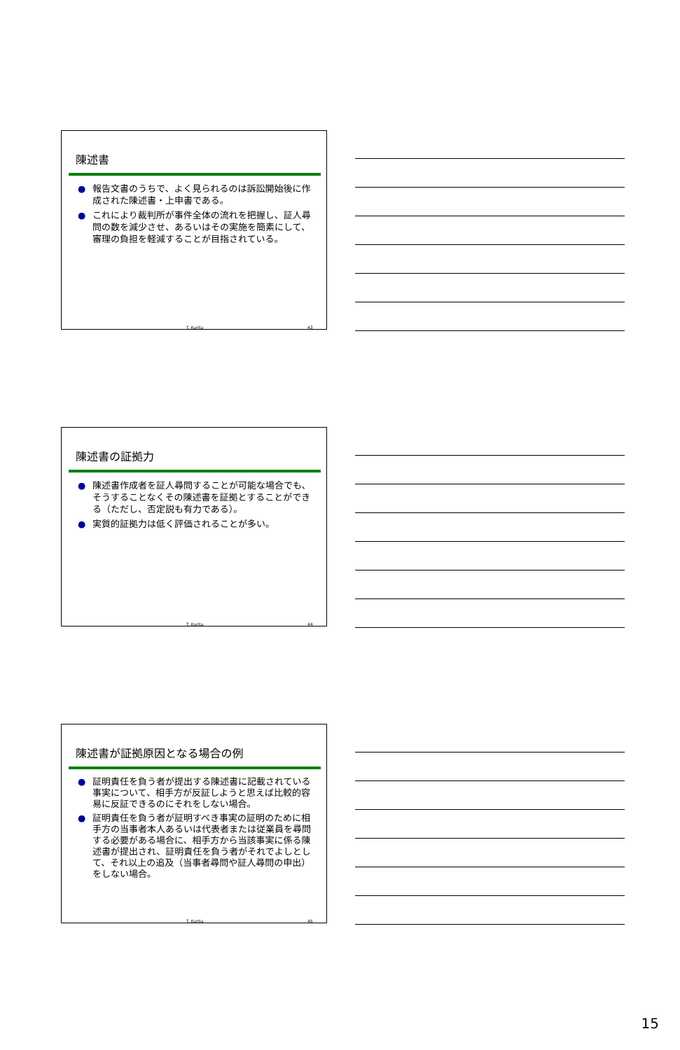陳述書
● 報告文書のうちで、よく見られるのは訴訟開始後に作成された陳述書・上申書である。
● これにより裁判所が事件全体の流れを把握し、証人尋問の数を減少させ、あるいはその実施を簡素にして、審理の負担を軽減することが目指されている。
T. Kurita 43
陳述書の証拠力
● 陳述書作成者を証人尋問することが可能な場合でも、そうすることなくその陳述書を証拠とすることができる（ただし、否定説も有力である）。
● 実質的証拠力は低く評価されることが多い。
T. Kurita 44
陳述書が証拠原因となる場合の例
● 証明責任を負う者が提出する陳述書に記載されている事実について、相手方が反証しようと思えば比較的容易に反証できるのにそれをしない場合。
● 証明責任を負う者が証明すべき事実の証明のために相手方の当事者本人あるいは代表者または従業員を尋問する必要がある場合に、相手方から当該事実に係る陳述書が提出され、証明責任を負う者がそれでよしとして、それ以上の追及（当事者尋問や証人尋問の申出）をしない場合。
T. Kurita 45
15